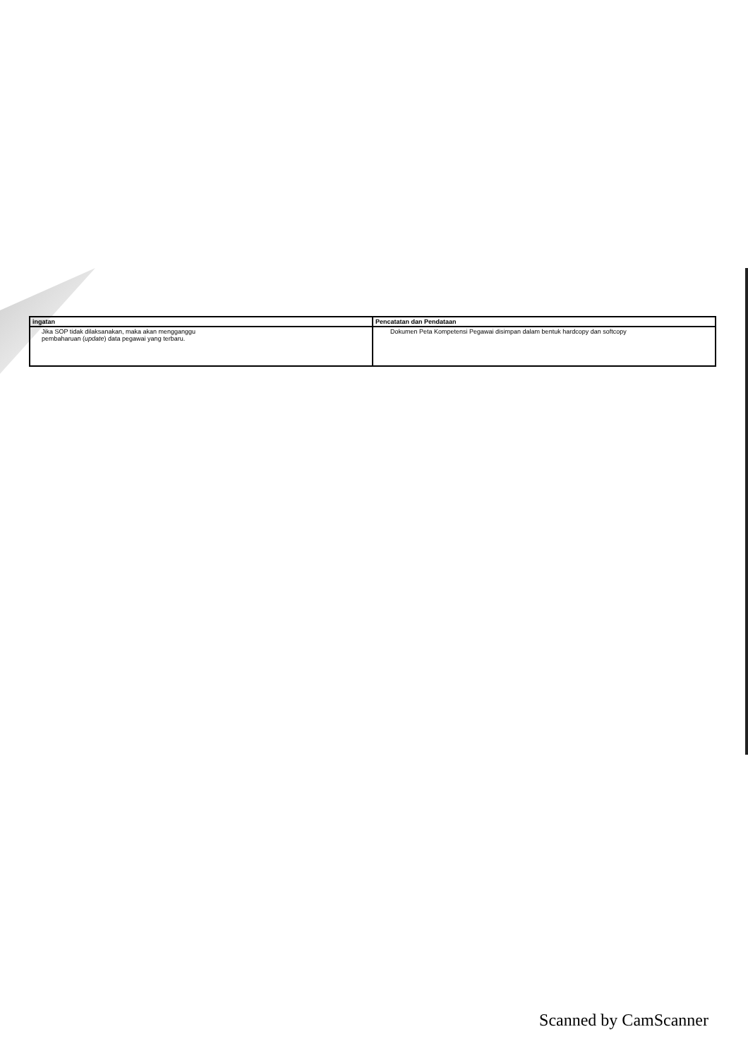| ingatan | Pencatatan dan Pendataan |
| --- | --- |
| Jika SOP tidak dilaksanakan, maka akan mengganggu pembaharuan ( update ) data pegawai yang terbaru. | Dokumen Peta Kompetensi Pegawai disimpan dalam bentuk hardcopy dan softcopy |
Scanned by CamScanner